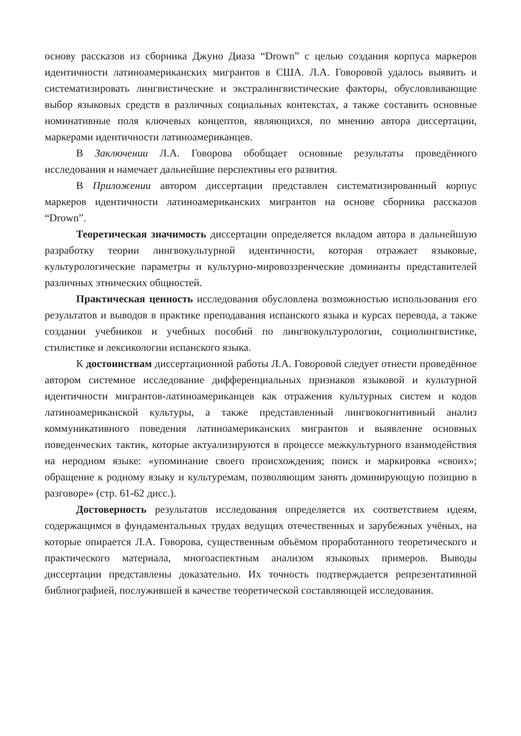основу рассказов из сборника Джуно Диаза “Drown” с целью создания корпуса маркеров идентичности латиноамериканских мигрантов в США. Л.А. Говоровой удалось выявить и систематизировать лингвистические и экстралингвистические факторы, обусловливающие выбор языковых средств в различных социальных контекстах, а также составить основные номинативные поля ключевых концептов, являющихся, по мнению автора диссертации, маркерами идентичности латиноамериканцев.
В Заключении Л.А. Говорова обобщает основные результаты проведённого исследования и намечает дальнейшие перспективы его развития.
В Приложении автором диссертации представлен систематизированный корпус маркеров идентичности латиноамериканских мигрантов на основе сборника рассказов “Drown”.
Теоретическая значимость диссертации определяется вкладом автора в дальнейшую разработку теории лингвокультурной идентичности, которая отражает языковые, культурологические параметры и культурно-мировоззренческие доминанты представителей различных этнических общностей.
Практическая ценность исследования обусловлена возможностью использования его результатов и выводов в практике преподавания испанского языка и курсах перевода, а также создании учебников и учебных пособий по лингвокультурологии, социолингвистике, стилистике и лексикологии испанского языка.
К достоинствам диссертационной работы Л.А. Говоровой следует отнести проведённое автором системное исследование дифференциальных признаков языковой и культурной идентичности мигрантов-латиноамериканцев как отражения культурных систем и кодов латиноамериканской культуры, а также представленный лингвокогнитивный анализ коммуникативного поведения латиноамериканских мигрантов и выявление основных поведенческих тактик, которые актуализируются в процессе межкультурного взаимодействия на неродном языке: «упоминание своего происхождения; поиск и маркировка «своих»; обращение к родному языку и культуремам, позволяющим занять доминирующую позицию в разговоре» (стр. 61-62 дисс.).
Достоверность результатов исследования определяется их соответствием идеям, содержащимся в фундаментальных трудах ведущих отечественных и зарубежных учёных, на которые опирается Л.А. Говорова, существенным объёмом проработанного теоретического и практического материала, многоаспектным анализом языковых примеров. Выводы диссертации представлены доказательно. Их точность подтверждается репрезентативной библиографией, послужившей в качестве теоретической составляющей исследования.